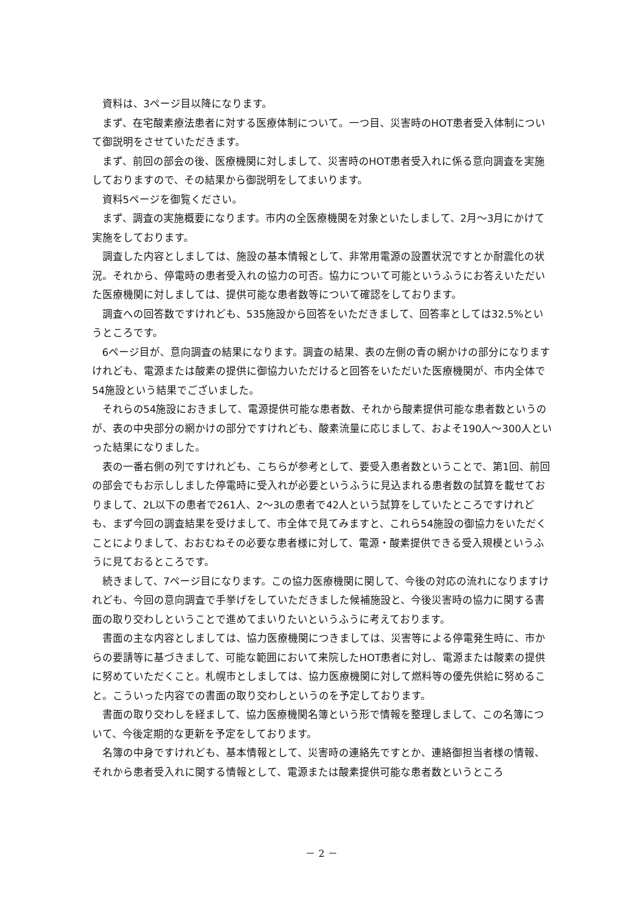資料は、3ページ目以降になります。
まず、在宅酸素療法患者に対する医療体制について。一つ目、災害時のHOT患者受入体制について御説明をさせていただきます。
まず、前回の部会の後、医療機関に対しまして、災害時のHOT患者受入れに係る意向調査を実施しておりますので、その結果から御説明をしてまいります。
資料5ページを御覧ください。
まず、調査の実施概要になります。市内の全医療機関を対象といたしまして、2月～3月にかけて実施をしております。
調査した内容としましては、施設の基本情報として、非常用電源の設置状況ですとか耐震化の状況。それから、停電時の患者受入れの協力の可否。協力について可能というふうにお答えいただいた医療機関に対しましては、提供可能な患者数等について確認をしております。
調査への回答数ですけれども、535施設から回答をいただきまして、回答率としては32.5%というところです。
6ページ目が、意向調査の結果になります。調査の結果、表の左側の青の網かけの部分になりますけれども、電源または酸素の提供に御協力いただけると回答をいただいた医療機関が、市内全体で54施設という結果でございました。
それらの54施設におきまして、電源提供可能な患者数、それから酸素提供可能な患者数というのが、表の中央部分の網かけの部分ですけれども、酸素流量に応じまして、およそ190人～300人といった結果になりました。
表の一番右側の列ですけれども、こちらが参考として、要受入患者数ということで、第1回、前回の部会でもお示ししました停電時に受入れが必要というふうに見込まれる患者数の試算を載せておりまして、2L以下の患者で261人、2～3Lの患者で42人という試算をしていたところですけれども、まず今回の調査結果を受けまして、市全体で見てみますと、これら54施設の御協力をいただくことによりまして、おおむねその必要な患者様に対して、電源・酸素提供できる受入規模というふうに見ておるところです。
続きまして、7ページ目になります。この協力医療機関に関して、今後の対応の流れになりますけれども、今回の意向調査で手挙げをしていただきました候補施設と、今後災害時の協力に関する書面の取り交わしということで進めてまいりたいというふうに考えております。
書面の主な内容としましては、協力医療機関につきましては、災害等による停電発生時に、市からの要請等に基づきまして、可能な範囲において来院したHOT患者に対し、電源または酸素の提供に努めていただくこと。札幌市としましては、協力医療機関に対して燃料等の優先供給に努めること。こういった内容での書面の取り交わしというのを予定しております。
書面の取り交わしを経まして、協力医療機関名簿という形で情報を整理しまして、この名簿について、今後定期的な更新を予定をしております。
名簿の中身ですけれども、基本情報として、災害時の連絡先ですとか、連絡御担当者様の情報、それから患者受入れに関する情報として、電源または酸素提供可能な患者数というところ
－ 2 －